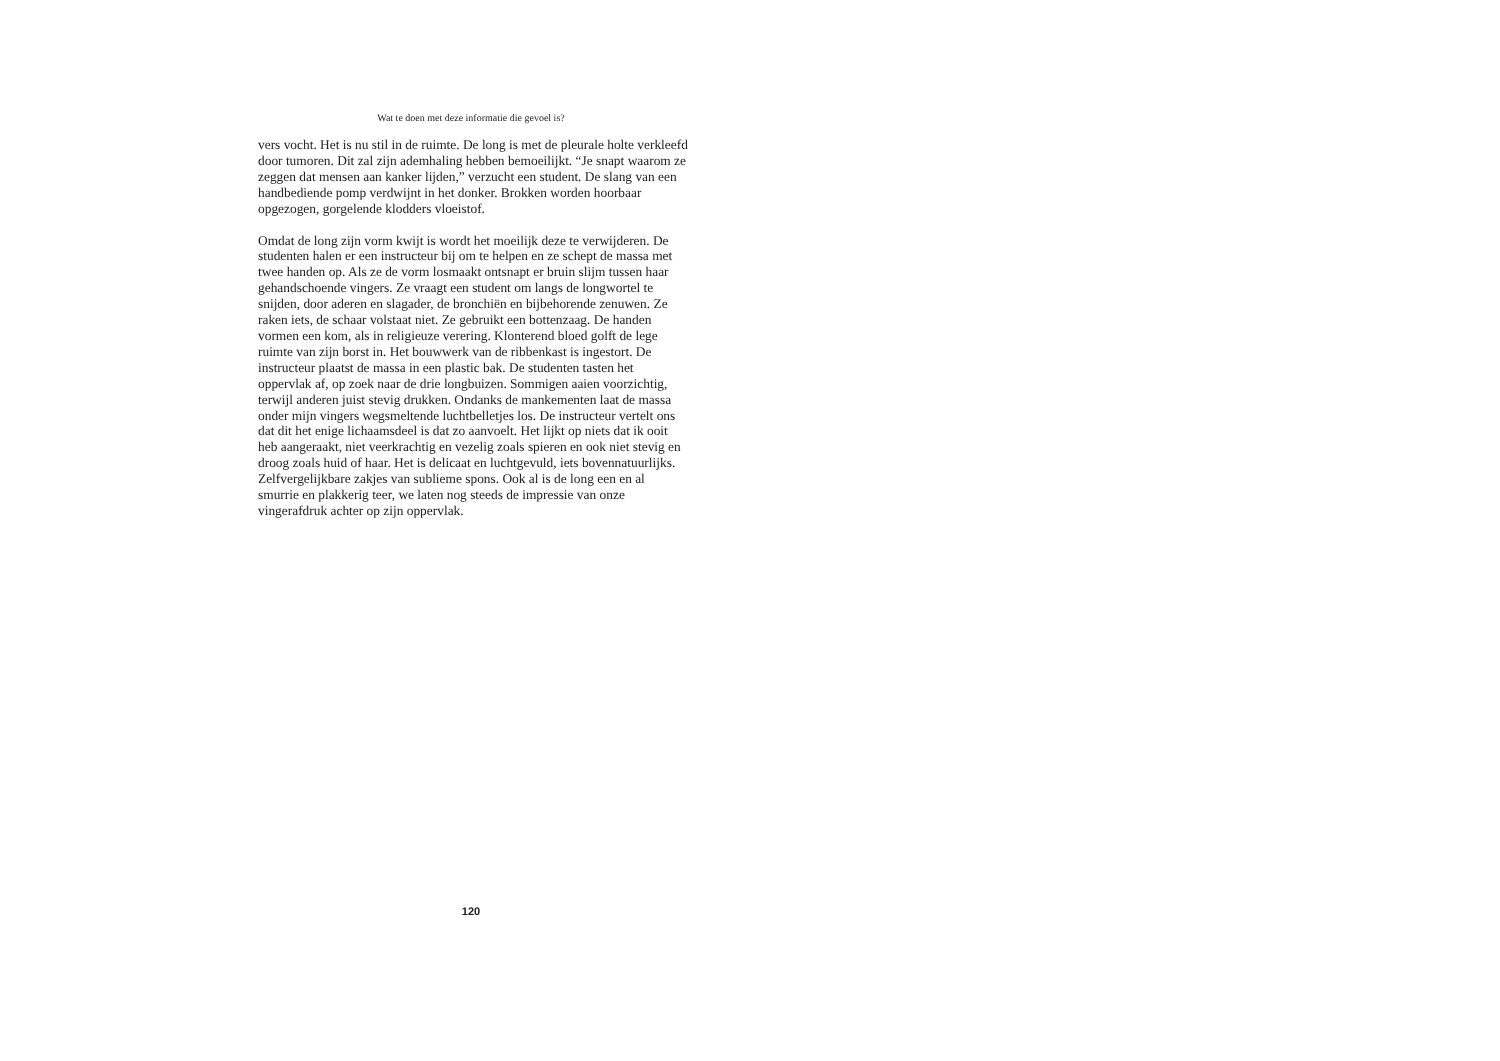Wat te doen met deze informatie die gevoel is?
vers vocht. Het is nu stil in de ruimte. De long is met de pleurale holte verkleefd door tumoren. Dit zal zijn ademhaling hebben bemoeilijkt. “Je snapt waarom ze zeggen dat mensen aan kanker lijden,” verzucht een student. De slang van een handbediende pomp verdwijnt in het donker. Brokken worden hoorbaar opgezogen, gorgelende klodders vloeistof.
Omdat de long zijn vorm kwijt is wordt het moeilijk deze te verwijderen. De studenten halen er een instructeur bij om te helpen en ze schept de massa met twee handen op. Als ze de vorm losmaakt ontsnapt er bruin slijm tussen haar gehandschoende vingers. Ze vraagt een student om langs de longwortel te snijden, door aderen en slagader, de bronchiën en bijbehorende zenuwen. Ze raken iets, de schaar volstaat niet. Ze gebruikt een bottenzaag. De handen vormen een kom, als in religieuze verering. Klonterend bloed golft de lege ruimte van zijn borst in. Het bouwwerk van de ribbenkast is ingestort. De instructeur plaatst de massa in een plastic bak. De studenten tasten het oppervlak af, op zoek naar de drie longbuizen. Sommigen aaien voorzichtig, terwijl anderen juist stevig drukken. Ondanks de mankementen laat de massa onder mijn vingers wegsmeltende luchtbelletjes los. De instructeur vertelt ons dat dit het enige lichaamsdeel is dat zo aanvoelt. Het lijkt op niets dat ik ooit heb aangeraakt, niet veerkrachtig en vezelig zoals spieren en ook niet stevig en droog zoals huid of haar. Het is delicaat en luchtgevuld, iets bovennatuurlijks. Zelfvergelijkbare zakjes van sublieme spons. Ook al is de long een en al smurrie en plakkerig teer, we laten nog steeds de impressie van onze vingerafdruk achter op zijn oppervlak.
120